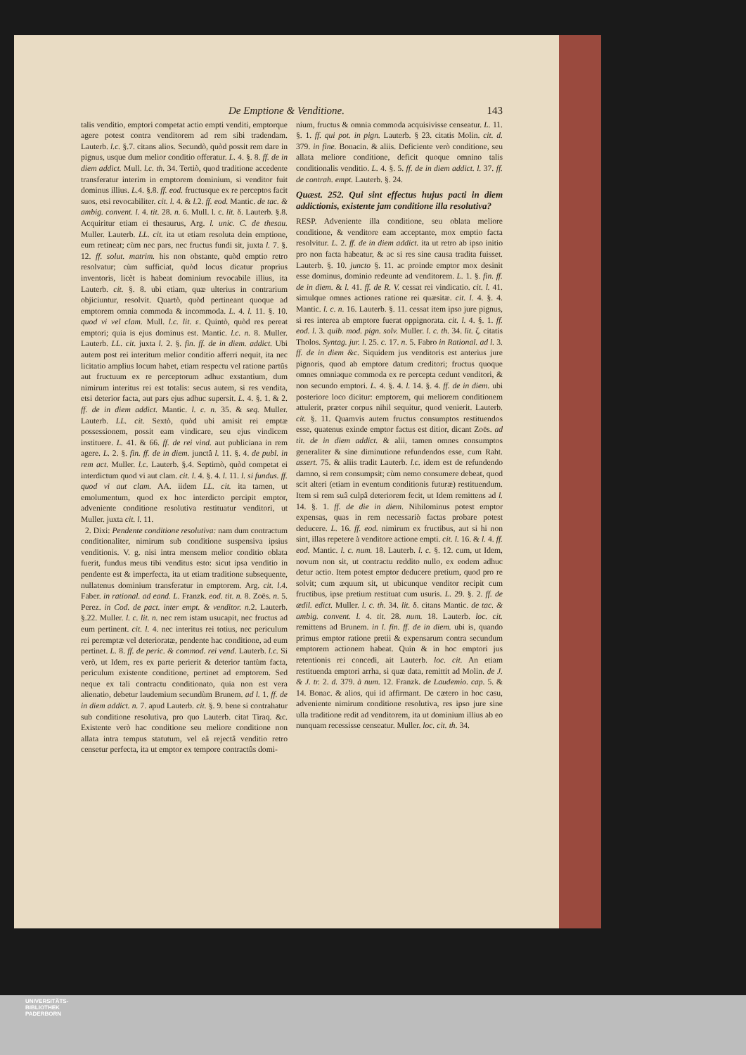De Emptione & Venditione. 143
talis venditio, emptori competat actio empti venditi, emptorque agere potest contra venditorem ad rem sibi tradendam. Lauterb. l.c. §.7. citans alios. Secundò, quòd possit rem dare in pignus, usque dum melior conditio offeratur. L. 4. §. 8. ff. de in diem addict. Mull. l.c. th. 34. Tertiò, quod traditione accedente transferatur interim in emptorem dominium, si venditor fuit dominus illius. L. 4. §.8. ff. eod. fructusque ex re perceptos facit suos, etsi revocabiliter. cit. l. 4. & l. 2. ff. eod. Mantic. de tac. & ambig. convent. l. 4. tit. 28. n. 6. Mull. l. c. lit. δ. Lauterb. §.8. Acquiritur etiam ei thesaurus, Arg. l. unic. C. de thesau. Muller. Lauterb. LL. cit. ita ut etiam resoluta dein emptione, eum retineat; cùm nec pars, nec fructus fundi sit, juxta l. 7. §. 12. ff. solut. matrim. his non obstante, quòd emptio retro resolvatur; cùm sufficiat, quòd locus dicatur proprius inventoris, licèt is habeat dominium revocabile illius, ita Lauterb. cit. §. 8. ubi etiam, quæ ulterius in contrarium objiciuntur, resolvit. Quartò, quòd pertineant quoque ad emptorem omnia commoda & incommoda. L. 4. l. 11. §. 10. quod vi vel clam. Mull. l.c. lit. ε. Quintò, quòd res pereat emptori; quia is ejus dominus est. Mantic. l.c. n. 8. Muller. Lauterb. LL. cit. juxta l. 2. §. fin. ff. de in diem. addict. Ubi autem post rei interitum melior conditio afferri nequit, ita nec licitatio amplius locum habet, etiam respectu vel ratione partûs aut fructuum ex re perceptorum adhuc exstantium, dum nimirum interitus rei est totalis: secus autem, si res vendita, etsi deterior facta, aut pars ejus adhuc supersit. L. 4. §. 1. & 2. ff. de in diem addict. Mantic. l. c. n. 35. & seq. Muller. Lauterb. LL. cit. Sextò, quòd ubi amisit rei emptæ possessionem, possit eam vindicare, seu ejus vindicem instituere. L. 41. & 66. ff. de rei vind. aut publiciana in rem agere. L. 2. §. fin. ff. de in diem. junctâ l. 11. §. 4. de publ. in rem act. Muller. l.c. Lauterb. §.4. Septimò, quòd competat ei interdictum quod vi aut clam. cit. l. 4. §. 4. l. 11. l. si fundus. ff. quod vi aut clam. AA. iidem LL. cit. ita tamen, ut emolumentum, quod ex hoc interdicto percipit emptor, adveniente conditione resolutiva restituatur venditori, ut Muller. juxta cit. l. 11.
2. Dixi: Pendente conditione resolutiva: nam dum contractum conditionaliter, nimirum sub conditione suspensiva ipsius venditionis. V. g. nisi intra mensem melior conditio oblata fuerit, fundus meus tibi venditus esto: sicut ipsa venditio in pendente est & imperfecta, ita ut etiam traditione subsequente, nullatenus dominium transferatur in emptorem. Arg. cit. l. 4. Faber. in rational. ad eand. L. Franzk. eod. tit. n. 8. Zoës. n. 5. Perez. in Cod. de pact. inter empt. & venditor. n. 2. Lauterb. §.22. Muller. l. c. lit. n. nec rem istam usucapit, nec fructus ad eum pertinent. cit. l. 4. nec interitus rei totius, nec periculum rei peremptæ vel deterioratæ, pendente hac conditione, ad eum pertinet. L. 8. ff. de peric. & commod. rei vend. Lauterb. l.c. Si verò, ut Idem, res ex parte perierit & deterior tantùm facta, periculum existente conditione, pertinet ad emptorem. Sed neque ex tali contractu conditionato, quia non est vera alienatio, debetur laudemium secundùm Brunem. ad l. 1. ff. de in diem addict. n. 7. apud Lauterb. cit. §. 9. bene si contrahatur sub conditione resolutiva, pro quo Lauterb. citat Tiraq. &c. Existente verò hac conditione seu meliore conditione non allata intra tempus statutum, vel eâ rejectâ venditio retro censetur perfecta, ita ut emptor ex tempore contractûs domi-
nium, fructus & omnia commoda acquisivisse censeatur. L. 11. §. 1. ff. qui pot. in pign. Lauterb. § 23. citatis Molin. cit. d. 379. in fine. Bonacin. & aliis. Deficiente verò conditione, seu allata meliore conditione, deficit quoque omnino talis conditionalis venditio. L. 4. §. 5. ff. de in diem addict. l. 37. ff. de contrah. empt. Lauterb. §. 24.
Quæst. 252. Qui sint effectus hujus pacti in diem addictionis, existente jam conditione illa resolutiva?
RESP. Adveniente illa conditione, seu oblata meliore conditione, & venditore eam acceptante, mox emptio facta resolvitur. L. 2. ff. de in diem addict. ita ut retro ab ipso initio pro non facta habeatur, & ac si res sine causa tradita fuisset. Lauterb. §. 10. juncto §. 11. ac proinde emptor mox desinit esse dominus, dominio redeunte ad venditorem. L. 1. §. fin. ff. de in diem. & l. 41. ff. de R. V. cessat rei vindicatio. cit. l. 41. simulque omnes actiones ratione rei quæsitæ. cit. l. 4. §. 4. Mantic. l. c. n. 16. Lauterb. §. 11. cessat item ipso jure pignus, si res interea ab emptore fuerat oppignorata. cit. l. 4. §. 1. ff. eod. l. 3. quib. mod. pign. solv. Muller. l. c. th. 34. lit. ζ. citatis Tholos. Syntag. jur. l. 25. c. 17. n. 5. Fabro in Rational. ad l. 3. ff. de in diem &c. Siquidem jus venditoris est anterius jure pignoris, quod ab emptore datum creditori; fructus quoque omnes omniaque commoda ex re percepta cedunt venditori, & non secundo emptori. L. 4. §. 4. l. 14. §. 4. ff. de in diem. ubi posteriore loco dicitur: emptorem, qui meliorem conditionem attulerit, præter corpus nihil sequitur, quod venierit. Lauterb. cit. §. 11. Quamvis autem fructus consumptos restituendos esse, quatenus exinde emptor factus est ditior, dicant Zoës. ad tit. de in diem addict. & alii, tamen omnes consumptos generaliter & sine diminutione refundendos esse, cum Raht. assert. 75. & aliis tradit Lauterb. l.c. idem est de refundendo damno, si rem consumpsit; cùm nemo consumere debeat, quod scit alteri (etiam in eventum conditionis futuræ) restituendum. Item si rem suâ culpâ deteriorem fecit, ut Idem remittens ad l. 14. §. 1. ff. de die in diem. Nihilominus potest emptor expensas, quas in rem necessariò factas probare potest deducere. L. 16. ff. eod. nimirum ex fructibus, aut si hi non sint, illas repetere à venditore actione empti. cit. l. 16. & l. 4. ff. eod. Mantic. l. c. num. 18. Lauterb. l. c. §. 12. cum, ut Idem, novum non sit, ut contractu reddito nullo, ex eodem adhuc detur actio. Item potest emptor deducere pretium, quod pro re solvit; cum æquum sit, ut ubicunque venditor recipit cum fructibus, ipse pretium restituat cum usuris. L. 29. §. 2. ff. de ædil. edict. Muller. l. c. th. 34. lit. δ. citans Mantic. de tac. & ambig. convent. l. 4. tit. 28. num. 18. Lauterb. loc. cit. remittens ad Brunem. in l. fin. ff. de in diem. ubi is, quando primus emptor ratione pretii & expensarum contra secundum emptorem actionem habeat. Quin & in hoc emptori jus retentionis rei concedi, ait Lauterb. loc. cit. An etiam restituenda emptori arrha, si quæ data, remittit ad Molin. de J. & J. tr. 2. d. 379. à num. 12. Franzk. de Laudemio. cap. 5. & 14. Bonac. & alios, qui id affirmant. De cætero in hoc casu, adveniente nimirum conditione resolutiva, res ipso jure sine ulla traditione redit ad venditorem, ita ut dominium illius ab eo nunquam recessisse censeatur. Muller. loc. cit. th. 34.
UNIVERSITÄTS-
BIBLIOTHEK
PADERBORN